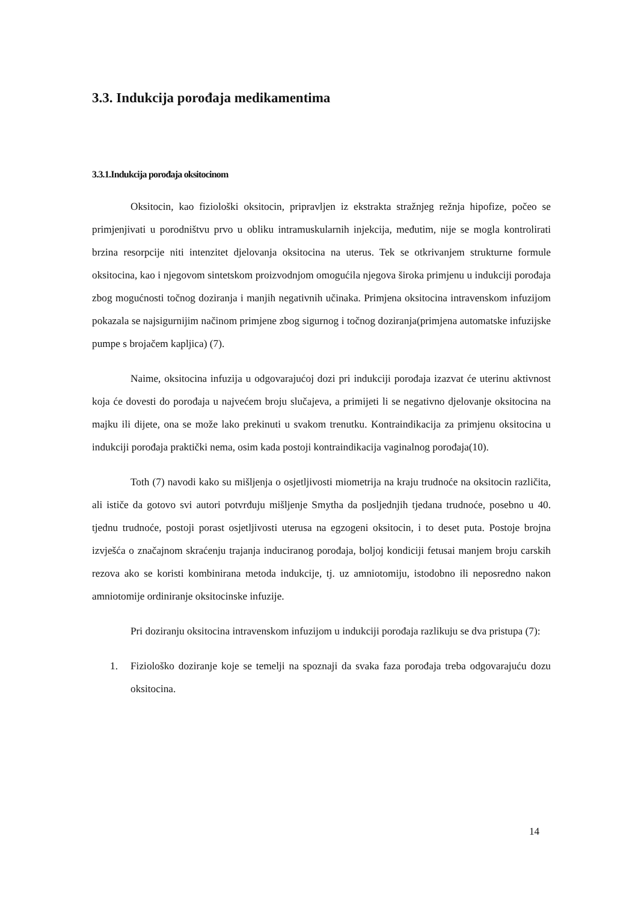3.3. Indukcija porođaja medikamentima
3.3.1.Indukcija porođaja oksitocinom
Oksitocin, kao fiziološki oksitocin, pripravljen iz ekstrakta stražnjeg režnja hipofize, počeo se primjenjivati u porodništvu prvo u obliku intramuskularnih injekcija, međutim, nije se mogla kontrolirati brzina resorpcije niti intenzitet djelovanja oksitocina na uterus. Tek se otkrivanjem strukturne formule oksitocina, kao i njegovom sintetskom proizvodnjom omogućila njegova široka primjenu u indukciji porođaja zbog mogućnosti točnog doziranja i manjih negativnih učinaka. Primjena oksitocina intravenskom infuzijom pokazala se najsigurnijim načinom primjene zbog sigurnog i točnog doziranja(primjena automatske infuzijske pumpe s brojačem kapljica) (7).
Naime, oksitocina infuzija u odgovarajućoj dozi pri indukciji porođaja izazvat će uterinu aktivnost koja će dovesti do porođaja u najvećem broju slučajeva, a primijeti li se negativno djelovanje oksitocina na majku ili dijete, ona se može lako prekinuti u svakom trenutku. Kontraindikacija za primjenu oksitocina u indukciji porođaja praktički nema, osim kada postoji kontraindikacija vaginalnog porođaja(10).
Toth (7) navodi kako su mišljenja o osjetljivosti miometrija na kraju trudnoće na oksitocin različita, ali ističe da gotovo svi autori potvrđuju mišljenje Smytha da posljednjih tjedana trudnoće, posebno u 40. tjednu trudnoće, postoji porast osjetljivosti uterusa na egzogeni oksitocin, i to deset puta. Postoje brojna izvješća o značajnom skraćenju trajanja induciranog porođaja, boljoj kondiciji fetusai manjem broju carskih rezova ako se koristi kombinirana metoda indukcije, tj. uz amniotomiju, istodobno ili neposredno nakon amniotomije ordiniranje oksitocinske infuzije.
Pri doziranju oksitocina intravenskom infuzijom u indukciji porođaja razlikuju se dva pristupa (7):
1. Fiziološko doziranje koje se temelji na spoznaji da svaka faza porođaja treba odgovarajuću dozu oksitocina.
14